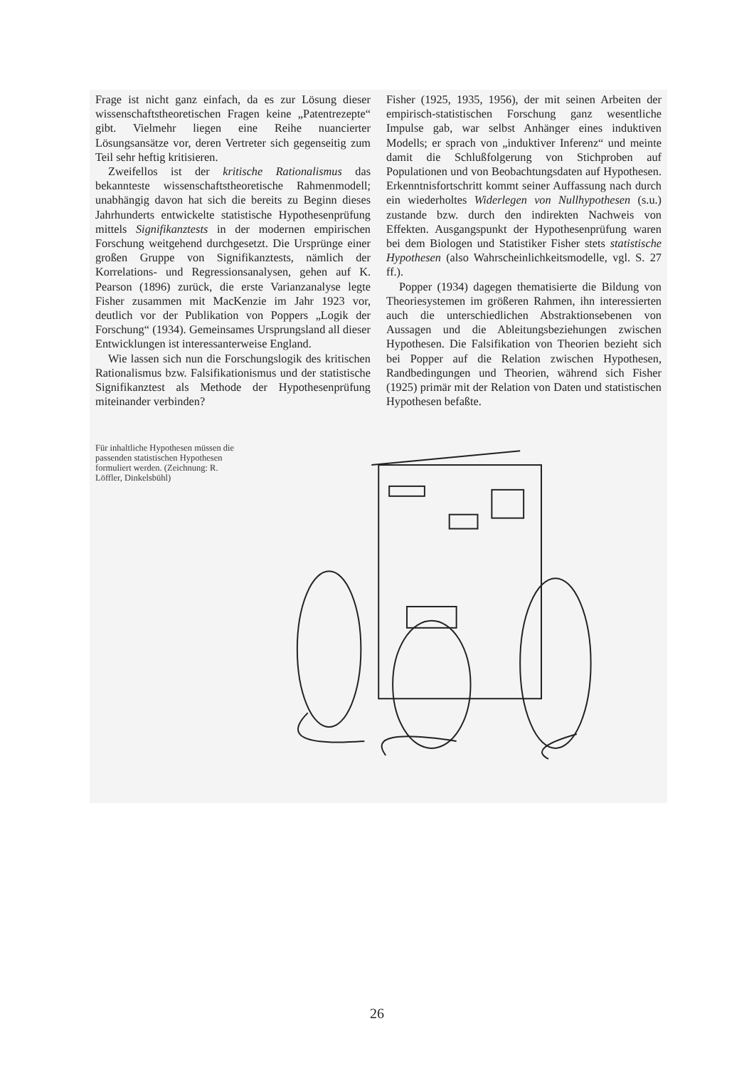Frage ist nicht ganz einfach, da es zur Lösung dieser wissenschaftstheoretischen Fragen keine „Patentrezepte“ gibt. Vielmehr liegen eine Reihe nuancierter Lösungsansätze vor, deren Vertreter sich gegenseitig zum Teil sehr heftig kritisieren.
Zweifellos ist der kritische Rationalismus das bekannteste wissenschaftstheoretische Rahmenmodell; unabhängig davon hat sich die bereits zu Beginn dieses Jahrhunderts entwickelte statistische Hypothesenprüfung mittels Signifikanztests in der modernen empirischen Forschung weitgehend durchgesetzt. Die Ursprünge einer großen Gruppe von Signifikanztests, nämlich der Korrelations- und Regressionsanalysen, gehen auf K. Pearson (1896) zurück, die erste Varianzanalyse legte Fisher zusammen mit MacKenzie im Jahr 1923 vor, deutlich vor der Publikation von Poppers „Logik der Forschung“ (1934). Gemeinsames Ursprungsland all dieser Entwicklungen ist interessanterweise England.
Wie lassen sich nun die Forschungslogik des kritischen Rationalismus bzw. Falsifikationismus und der statistische Signifikanztest als Methode der Hypothesenprüfung miteinander verbinden?
Fisher (1925, 1935, 1956), der mit seinen Arbeiten der empirisch-statistischen Forschung ganz wesentliche Impulse gab, war selbst Anhänger eines induktiven Modells; er sprach von „induktiver Inferenz“ und meinte damit die Schlußfolgerung von Stichproben auf Populationen und von Beobachtungsdaten auf Hypothesen. Erkenntnisfortschritt kommt seiner Auffassung nach durch ein wiederholtes Widerlegen von Nullhypothesen (s.u.) zustande bzw. durch den indirekten Nachweis von Effekten. Ausgangspunkt der Hypothesenprüfung waren bei dem Biologen und Statistiker Fisher stets statistische Hypothesen (also Wahrscheinlichkeitsmodelle, vgl. S. 27 ff.).
Popper (1934) dagegen thematisierte die Bildung von Theoriesystemen im größeren Rahmen, ihn interessierten auch die unterschiedlichen Abstraktionsebenen von Aussagen und die Ableitungsbeziehungen zwischen Hypothesen. Die Falsifikation von Theorien bezieht sich bei Popper auf die Relation zwischen Hypothesen, Randbedingungen und Theorien, während sich Fisher (1925) primär mit der Relation von Daten und statistischen Hypothesen befaßte.
Für inhaltliche Hypothesen müssen die passenden statistischen Hypothesen formuliert werden. (Zeichnung: R. Löffler, Dinkelsbühl)
26